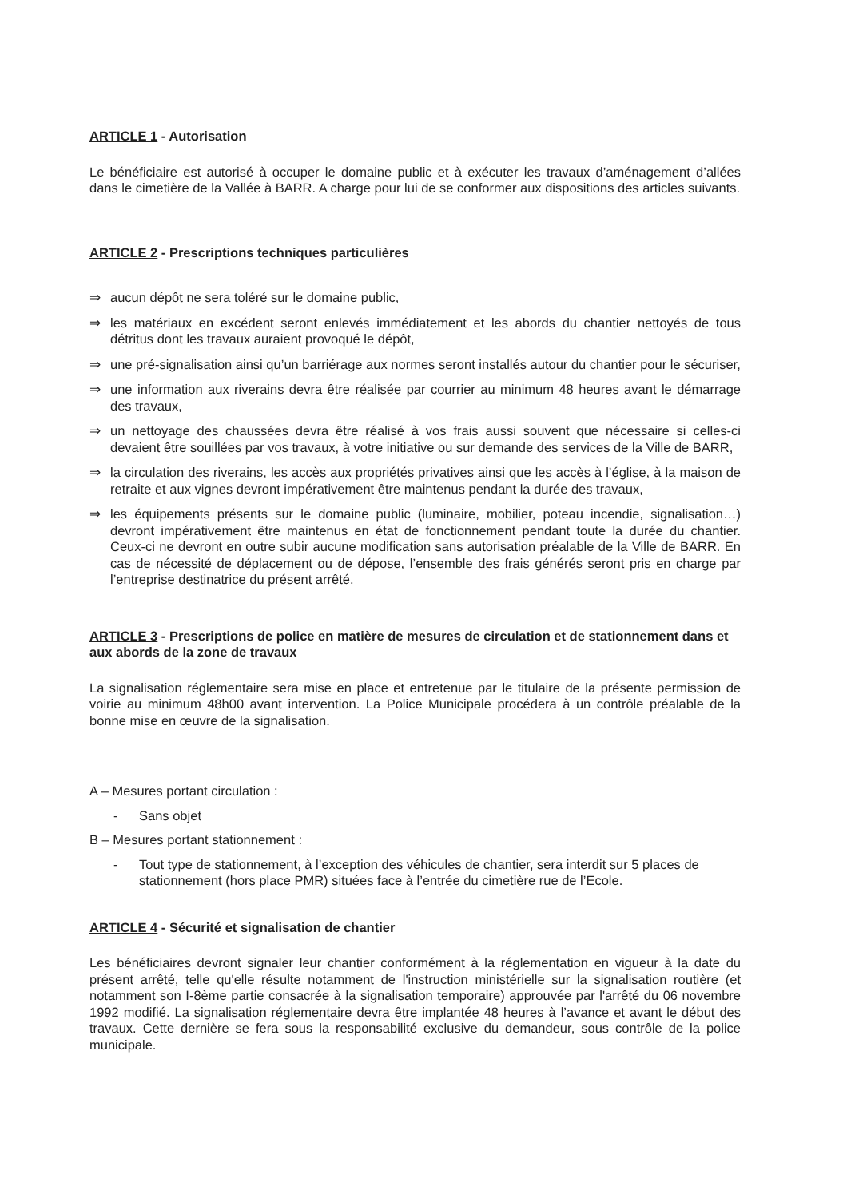ARTICLE 1 - Autorisation
Le bénéficiaire est autorisé à occuper le domaine public et à exécuter les travaux d’aménagement d’allées dans le cimetière de la Vallée à BARR. A charge pour lui de se conformer aux dispositions des articles suivants.
ARTICLE 2 - Prescriptions techniques particulières
⇒ aucun dépôt ne sera toléré sur le domaine public,
⇒ les matériaux en excédent seront enlevés immédiatement et les abords du chantier nettoyés de tous détritus dont les travaux auraient provoqué le dépôt,
⇒ une pré-signalisation ainsi qu’un barriérage aux normes seront installés autour du chantier pour le sécuriser,
⇒ une information aux riverains devra être réalisée par courrier au minimum 48 heures avant le démarrage des travaux,
⇒ un nettoyage des chaussées devra être réalisé à vos frais aussi souvent que nécessaire si celles-ci devaient être souillées par vos travaux, à votre initiative ou sur demande des services de la Ville de BARR,
⇒ la circulation des riverains, les accès aux propriétés privatives ainsi que les accès à l’église, à la maison de retraite et aux vignes devront impérativement être maintenus pendant la durée des travaux,
⇒ les équipements présents sur le domaine public (luminaire, mobilier, poteau incendie, signalisation…) devront impérativement être maintenus en état de fonctionnement pendant toute la durée du chantier. Ceux-ci ne devront en outre subir aucune modification sans autorisation préalable de la Ville de BARR. En cas de nécessité de déplacement ou de dépose, l’ensemble des frais générés seront pris en charge par l’entreprise destinatrice du présent arrêté.
ARTICLE 3 - Prescriptions de police en matière de mesures de circulation et de stationnement dans et aux abords de la zone de travaux
La signalisation réglementaire sera mise en place et entretenue par le titulaire de la présente permission de voirie au minimum 48h00 avant intervention. La Police Municipale procédera à un contrôle préalable de la bonne mise en œuvre de la signalisation.
A – Mesures portant circulation :
- Sans objet
B – Mesures portant stationnement :
- Tout type de stationnement, à l’exception des véhicules de chantier, sera interdit sur 5 places de stationnement (hors place PMR) situées face à l’entrée du cimetière rue de l’Ecole.
ARTICLE 4 - Sécurité et signalisation de chantier
Les bénéficiaires devront signaler leur chantier conformément à la réglementation en vigueur à la date du présent arrêté, telle qu'elle résulte notamment de l'instruction ministérielle sur la signalisation routière (et notamment son I-8ème partie consacrée à la signalisation temporaire) approuvée par l'arrêté du 06 novembre 1992 modifié. La signalisation réglementaire devra être implantée 48 heures à l’avance et avant le début des travaux. Cette dernière se fera sous la responsabilité exclusive du demandeur, sous contrôle de la police municipale.